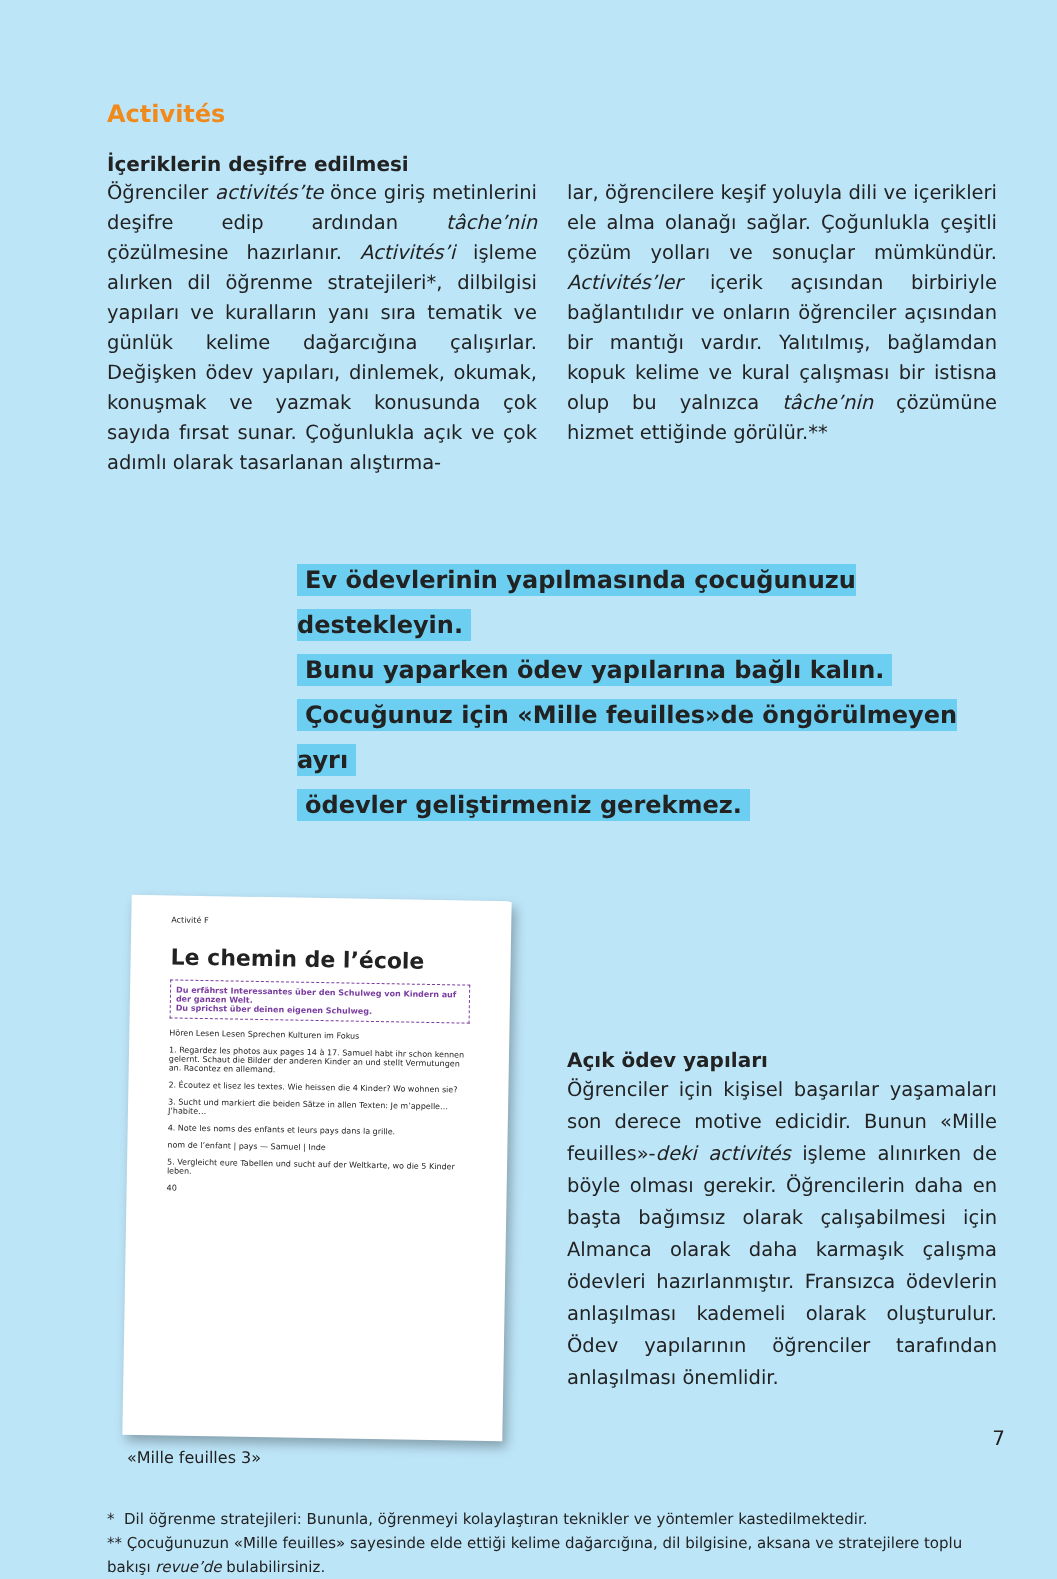Activités
İçeriklerin deşifre edilmesi
Öğrenciler activités’te önce giriş metinlerini deşifre edip ardından tâche’nin çözülmesine hazırlanır. Activités’i işleme alırken dil öğrenme stratejileri*, dilbilgisi yapıları ve kuralların yanı sıra tematik ve günlük kelime dağarcığına çalışırlar. Değişken ödev yapıları, dinlemek, okumak, konuşmak ve yazmak konusunda çok sayıda fırsat sunar. Çoğunlukla açık ve çok adımlı olarak tasarlanan alıştırma-
lar, öğrencilere keşif yoluyla dili ve içerikleri ele alma olanağı sağlar. Çoğunlukla çeşitli çözüm yolları ve sonuçlar mümkündür. Activités’ler içerik açısından birbiriyle bağlantılıdır ve onların öğrenciler açısından bir mantığı vardır. Yalıtılmış, bağlamdan kopuk kelime ve kural çalışması bir istisna olup bu yalnızca tâche’nin çözümüne hizmet ettiğinde görülür.**
Ev ödevlerinin yapılmasında çocuğunuzu destekleyin.
Bunu yaparken ödev yapılarına bağlı kalın.
Çocuğunuz için «Mille feuilles»de öngörülmeyen ayrı
ödevler geliştirmeniz gerekmez.
Activité F
Le chemin de l’école
Du erfährst Interessantes über den Schulweg von Kindern auf der ganzen Welt.
Du sprichst über deinen eigenen Schulweg.
Hören Lesen Lesen Sprechen Kulturen im Fokus
1. Regardez les photos aux pages 14 à 17. Samuel habt ihr schon kennen gelernt. Schaut die Bilder der anderen Kinder an und stellt Vermutungen an. Racontez en allemand.
2. Écoutez et lisez les textes. Wie heissen die 4 Kinder? Wo wohnen sie?
3. Sucht und markiert die beiden Sätze in allen Texten: Je m’appelle… J’habite…
4. Note les noms des enfants et leurs pays dans la grille.
nom de l’enfant | pays — Samuel | Inde
5. Vergleicht eure Tabellen und sucht auf der Weltkarte, wo die 5 Kinder leben.
40
«Mille feuilles 3»
Açık ödev yapıları
Öğrenciler için kişisel başarılar yaşamaları son derece motive edicidir. Bunun «Mille feuilles»-deki activités işleme alınırken de böyle olması gerekir. Öğrencilerin daha en başta bağımsız olarak çalışabilmesi için Almanca olarak daha karmaşık çalışma ödevleri hazırlanmıştır. Fransızca ödevlerin anlaşılması kademeli olarak oluşturulur. Ödev yapılarının öğrenciler tarafından anlaşılması önemlidir.
* Dil öğrenme stratejileri: Bununla, öğrenmeyi kolaylaştıran teknikler ve yöntemler kastedilmektedir.
** Çocuğunuzun «Mille feuilles» sayesinde elde ettiği kelime dağarcığına, dil bilgisine, aksana ve stratejilere toplu bakışı revue’de bulabilirsiniz.
7